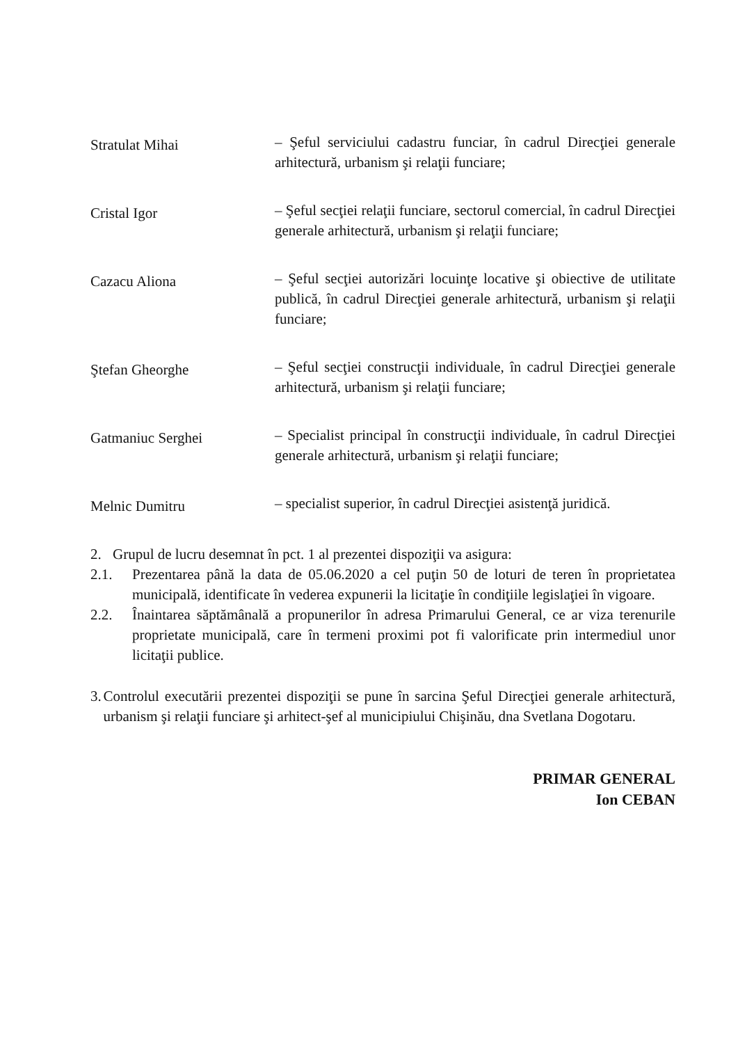Stratulat Mihai
– Şeful serviciului cadastru funciar, în cadrul Direcţiei generale arhitectură, urbanism şi relaţii funciare;
Cristal Igor
– Şeful secţiei relaţii funciare, sectorul comercial, în cadrul Direcţiei generale arhitectură, urbanism şi relaţii funciare;
Cazacu Aliona
– Şeful secţiei autorizări locuinţe locative şi obiective de utilitate publică, în cadrul Direcţiei generale arhitectură, urbanism şi relaţii funciare;
Ştefan Gheorghe
– Şeful secţiei construcţii individuale, în cadrul Direcţiei generale arhitectură, urbanism şi relaţii funciare;
Gatmaniuc Serghei
– Specialist principal în construcţii individuale, în cadrul Direcţiei generale arhitectură, urbanism şi relaţii funciare;
Melnic Dumitru
– specialist superior, în cadrul Direcţiei asistenţă juridică.
2. Grupul de lucru desemnat în pct. 1 al prezentei dispoziţii va asigura:
2.1. Prezentarea până la data de 05.06.2020 a cel puţin 50 de loturi de teren în proprietatea municipală, identificate în vederea expunerii la licitaţie în condiţiile legislaţiei în vigoare.
2.2. Înaintarea săptămânală a propunerilor în adresa Primarului General, ce ar viza terenurile proprietate municipală, care în termeni proximi pot fi valorificate prin intermediul unor licitaţii publice.
3. Controlul executării prezentei dispoziţii se pune în sarcina Şeful Direcţiei generale arhitectură, urbanism şi relaţii funciare şi arhitect-şef al municipiului Chişinău, dna Svetlana Dogotaru.
PRIMAR GENERAL
Ion CEBAN